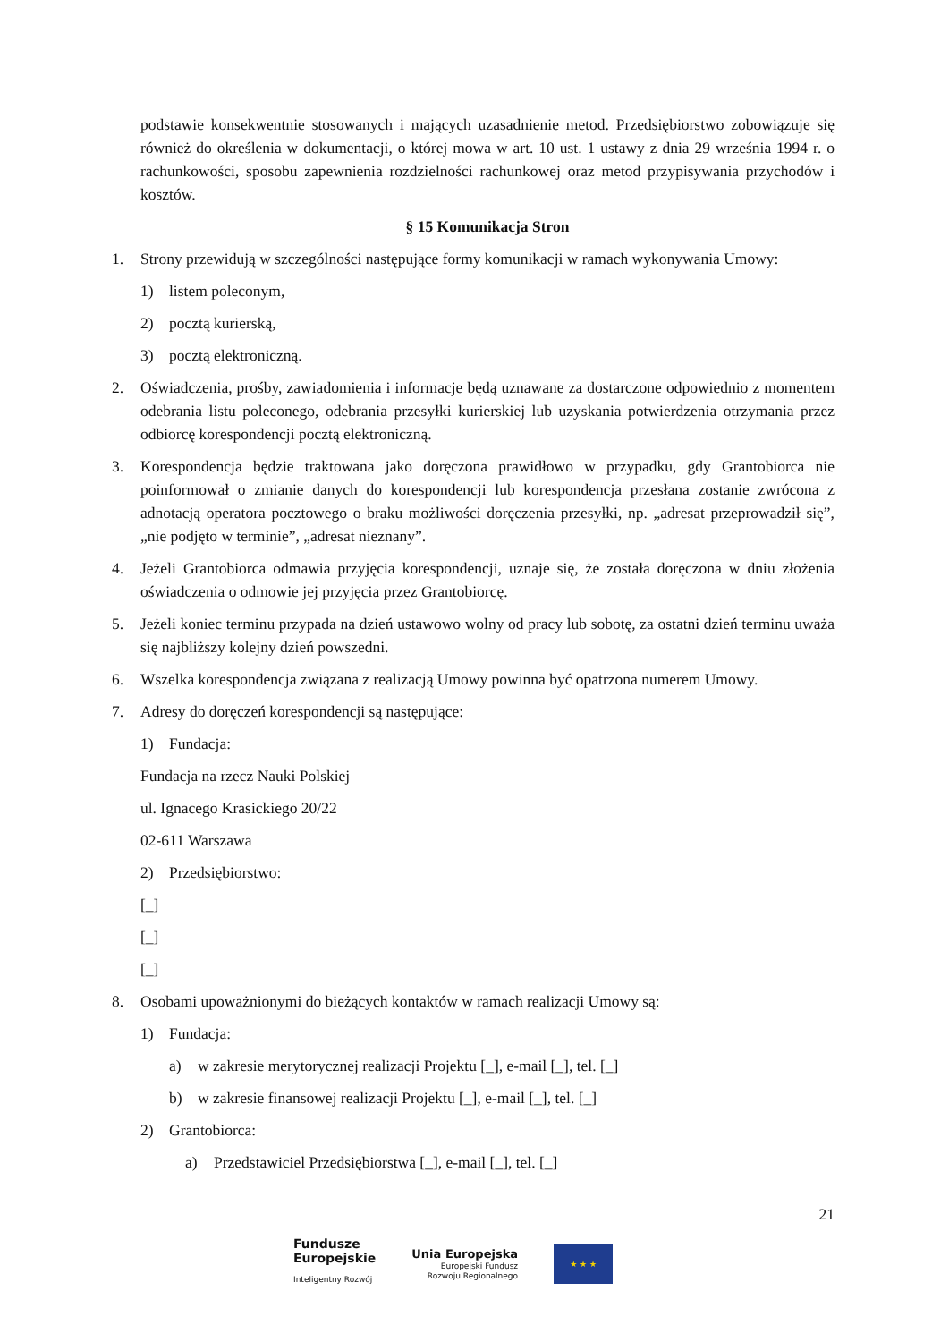podstawie konsekwentnie stosowanych i mających uzasadnienie metod. Przedsiębiorstwo zobowiązuje się również do określenia w dokumentacji, o której mowa w art. 10 ust. 1 ustawy z dnia 29 września 1994 r. o rachunkowości, sposobu zapewnienia rozdzielności rachunkowej oraz metod przypisywania przychodów i kosztów.
§ 15 Komunikacja Stron
1. Strony przewidują w szczególności następujące formy komunikacji w ramach wykonywania Umowy:
1) listem poleconym,
2) pocztą kurierską,
3) pocztą elektroniczną.
2. Oświadczenia, prośby, zawiadomienia i informacje będą uznawane za dostarczone odpowiednio z momentem odebrania listu poleconego, odebrania przesyłki kurierskiej lub uzyskania potwierdzenia otrzymania przez odbiorcę korespondencji pocztą elektroniczną.
3. Korespondencja będzie traktowana jako doręczona prawidłowo w przypadku, gdy Grantobiorca nie poinformował o zmianie danych do korespondencji lub korespondencja przesłana zostanie zwrócona z adnotacją operatora pocztowego o braku możliwości doręczenia przesyłki, np. „adresat przeprowadził się”, „nie podjęto w terminie”, „adresat nieznany”.
4. Jeżeli Grantobiorca odmawia przyjęcia korespondencji, uznaje się, że została doręczona w dniu złożenia oświadczenia o odmowie jej przyjęcia przez Grantobiorcę.
5. Jeżeli koniec terminu przypada na dzień ustawowo wolny od pracy lub sobotę, za ostatni dzień terminu uważa się najbliższy kolejny dzień powszedni.
6. Wszelka korespondencja związana z realizacją Umowy powinna być opatrzona numerem Umowy.
7. Adresy do doręczeń korespondencji są następujące:
1) Fundacja:
Fundacja na rzecz Nauki Polskiej
ul. Ignacego Krasickiego 20/22
02-611 Warszawa
2) Przedsiębiorstwo:
[_]
[_]
[_]
8. Osobami upoważnionymi do bieżących kontaktów w ramach realizacji Umowy są:
1) Fundacja:
a) w zakresie merytorycznej realizacji Projektu [_], e-mail [_], tel. [_]
b) w zakresie finansowej realizacji Projektu [_], e-mail [_], tel. [_]
2) Grantobiorca:
a) Przedstawiciel Przedsiębiorstwa [_], e-mail [_], tel. [_]
21
Fundusze
Europejskie
Inteligentny Rozwój
Unia Europejska
Europejski Fundusz
Rozwoju Regionalnego
★ ★ ★